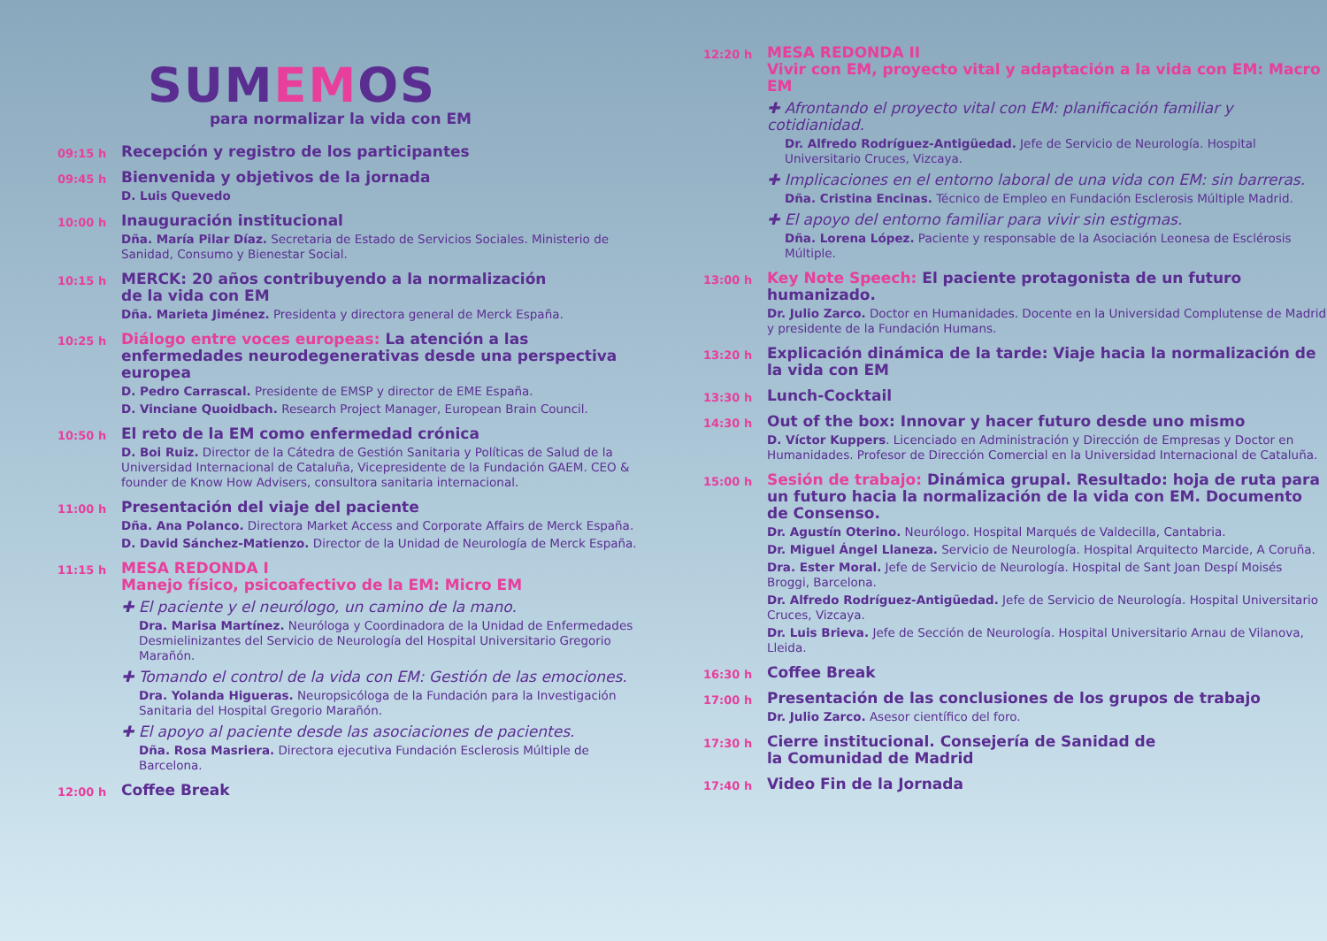SUMEMOS
para normalizar la vida con EM
09:15 h
Recepción y registro de los participantes
09:45 h
Bienvenida y objetivos de la jornada
D. Luis Quevedo
10:00 h
Inauguración institucional
Dña. María Pilar Díaz. Secretaria de Estado de Servicios Sociales. Ministerio de Sanidad, Consumo y Bienestar Social.
10:15 h
MERCK: 20 años contribuyendo a la normalización
de la vida con EM
Dña. Marieta Jiménez. Presidenta y directora general de Merck España.
10:25 h
Diálogo entre voces europeas: La atención a las enfermedades neurodegenerativas desde una perspectiva europea
D. Pedro Carrascal. Presidente de EMSP y director de EME España.
D. Vinciane Quoidbach. Research Project Manager, European Brain Council.
10:50 h
El reto de la EM como enfermedad crónica
D. Boi Ruiz. Director de la Cátedra de Gestión Sanitaria y Políticas de Salud de la Universidad Internacional de Cataluña, Vicepresidente de la Fundación GAEM. CEO & founder de Know How Advisers, consultora sanitaria internacional.
11:00 h
Presentación del viaje del paciente
Dña. Ana Polanco. Directora Market Access and Corporate Affairs de Merck España.
D. David Sánchez-Matienzo. Director de la Unidad de Neurología de Merck España.
11:15 h
MESA REDONDA I
Manejo físico, psicoafectivo de la EM: Micro EM
✚ El paciente y el neurólogo, un camino de la mano.
Dra. Marisa Martínez. Neuróloga y Coordinadora de la Unidad de Enfermedades Desmielinizantes del Servicio de Neurología del Hospital Universitario Gregorio Marañón.
✚ Tomando el control de la vida con EM: Gestión de las emociones.
Dra. Yolanda Higueras. Neuropsicóloga de la Fundación para la Investigación Sanitaria del Hospital Gregorio Marañón.
✚ El apoyo al paciente desde las asociaciones de pacientes.
Dña. Rosa Masriera. Directora ejecutiva Fundación Esclerosis Múltiple de Barcelona.
12:00 h
Coffee Break
12:20 h
MESA REDONDA II
Vivir con EM, proyecto vital y adaptación a la vida con EM: Macro EM
✚ Afrontando el proyecto vital con EM: planificación familiar y cotidianidad.
Dr. Alfredo Rodríguez-Antigüedad. Jefe de Servicio de Neurología. Hospital Universitario Cruces, Vizcaya.
✚ Implicaciones en el entorno laboral de una vida con EM: sin barreras.
Dña. Cristina Encinas. Técnico de Empleo en Fundación Esclerosis Múltiple Madrid.
✚ El apoyo del entorno familiar para vivir sin estigmas.
Dña. Lorena López. Paciente y responsable de la Asociación Leonesa de Esclérosis Múltiple.
13:00 h
Key Note Speech: El paciente protagonista de un futuro humanizado.
Dr. Julio Zarco. Doctor en Humanidades. Docente en la Universidad Complutense de Madrid y presidente de la Fundación Humans.
13:20 h
Explicación dinámica de la tarde: Viaje hacia la normalización de la vida con EM
13:30 h
Lunch-Cocktail
14:30 h
Out of the box: Innovar y hacer futuro desde uno mismo
D. Víctor Kuppers. Licenciado en Administración y Dirección de Empresas y Doctor en Humanidades. Profesor de Dirección Comercial en la Universidad Internacional de Cataluña.
15:00 h
Sesión de trabajo: Dinámica grupal. Resultado: hoja de ruta para un futuro hacia la normalización de la vida con EM. Documento de Consenso.
Dr. Agustín Oterino. Neurólogo. Hospital Marqués de Valdecilla, Cantabria.
Dr. Miguel Ángel Llaneza. Servicio de Neurología. Hospital Arquitecto Marcide, A Coruña.
Dra. Ester Moral. Jefe de Servicio de Neurología. Hospital de Sant Joan Despí Moisés Broggi, Barcelona.
Dr. Alfredo Rodríguez-Antigüedad. Jefe de Servicio de Neurología. Hospital Universitario Cruces, Vizcaya.
Dr. Luis Brieva. Jefe de Sección de Neurología. Hospital Universitario Arnau de Vilanova, Lleida.
16:30 h
Coffee Break
17:00 h
Presentación de las conclusiones de los grupos de trabajo
Dr. Julio Zarco. Asesor científico del foro.
17:30 h
Cierre institucional. Consejería de Sanidad de
la Comunidad de Madrid
17:40 h
Video Fin de la Jornada